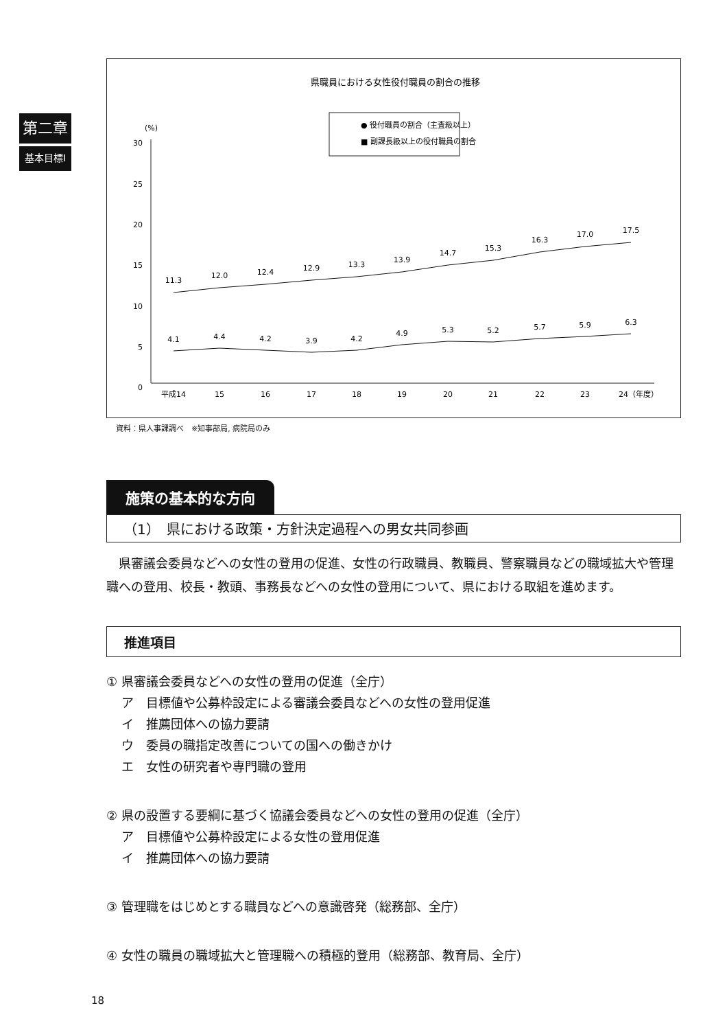第二章
基本目標Ⅰ
県職員における女性役付職員の割合の推移
● 役付職員の割合（主査級以上）
■ 副課長級以上の役付職員の割合
(%)
30
25
20
15
10
5
0
11.3
12.0
12.4
12.9
13.3
13.9
14.7
15.3
16.3
17.0
17.5
4.1
4.4
4.2
3.9
4.2
4.9
5.3
5.2
5.7
5.9
6.3
平成14
15
16
17
18
19
20
21
22
23
24（年度）
資料：県人事課調べ　※知事部局, 病院局のみ
施策の基本的な方向
（1）　県における政策・方針決定過程への男女共同参画
県審議会委員などへの女性の登用の促進、女性の行政職員、教職員、警察職員などの職域拡大や管理職への登用、校長・教頭、事務長などへの女性の登用について、県における取組を進めます。
推進項目
① 県審議会委員などへの女性の登用の促進（全庁）
ア　目標値や公募枠設定による審議会委員などへの女性の登用促進
イ　推薦団体への協力要請
ウ　委員の職指定改善についての国への働きかけ
エ　女性の研究者や専門職の登用
② 県の設置する要綱に基づく協議会委員などへの女性の登用の促進（全庁）
ア　目標値や公募枠設定による女性の登用促進
イ　推薦団体への協力要請
③ 管理職をはじめとする職員などへの意識啓発（総務部、全庁）
④ 女性の職員の職域拡大と管理職への積極的登用（総務部、教育局、全庁）
18